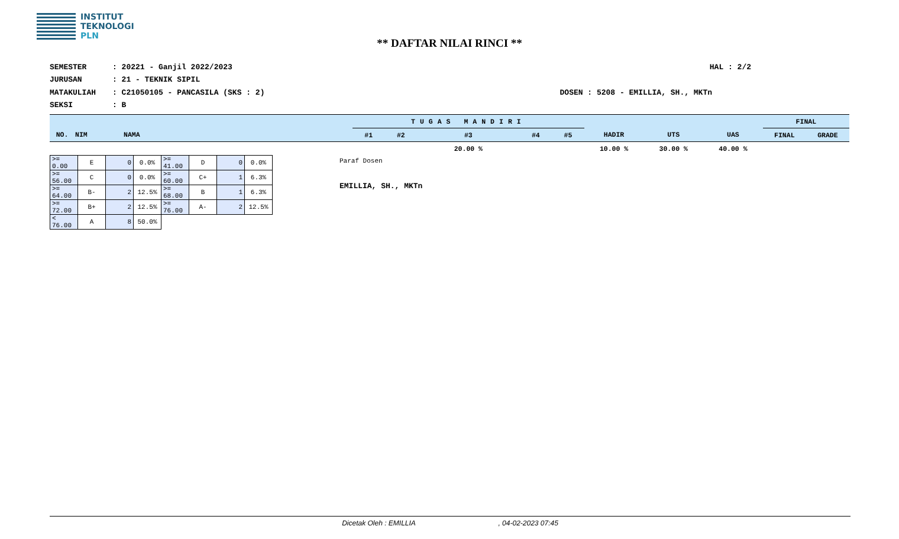INSTITUT
TEKNOLOGI
PLN
** DAFTAR NILAI RINCI **
SEMESTER: 20221 - Ganjil 2022/2023 HAL : 2/2
JURUSAN: 21 - TEKNIK SIPIL
MATAKULIAH: C21050105 - PANCASILA (SKS : 2) DOSEN : 5208 - EMILLIA, SH., MKTn
SEKSI: B
| | | | TUGAS MANDIRI | | | | | | | | FINAL | |
| --- | --- | --- | --- | --- | --- | --- | --- | --- | --- | --- | --- | --- |
| NO. | NIM | NAMA | #1 | #2 | #3 | #4 | #5 | HADIR | UTS | UAS | FINAL | GRADE |
| | | | | | 20.00 % | | | 10.00 % | 30.00 % | 40.00 % | | |
| >= 0.00 | E | 0 | 0.0% | >= 41.00 | D | 0 | 0.0% |
| >= 56.00 | C | 0 | 0.0% | >= 60.00 | C+ | 1 | 6.3% |
| >= 64.00 | B- | 2 | 12.5% | >= 68.00 | B | 1 | 6.3% |
| >= 72.00 | B+ | 2 | 12.5% | >= 76.00 | A- | 2 | 12.5% |
| < 76.00 | A | 8 | 50.0% | | | | |
Paraf Dosen
EMILLIA, SH., MKTn
Dicetak Oleh : EMILLIA , 04-02-2023 07:45